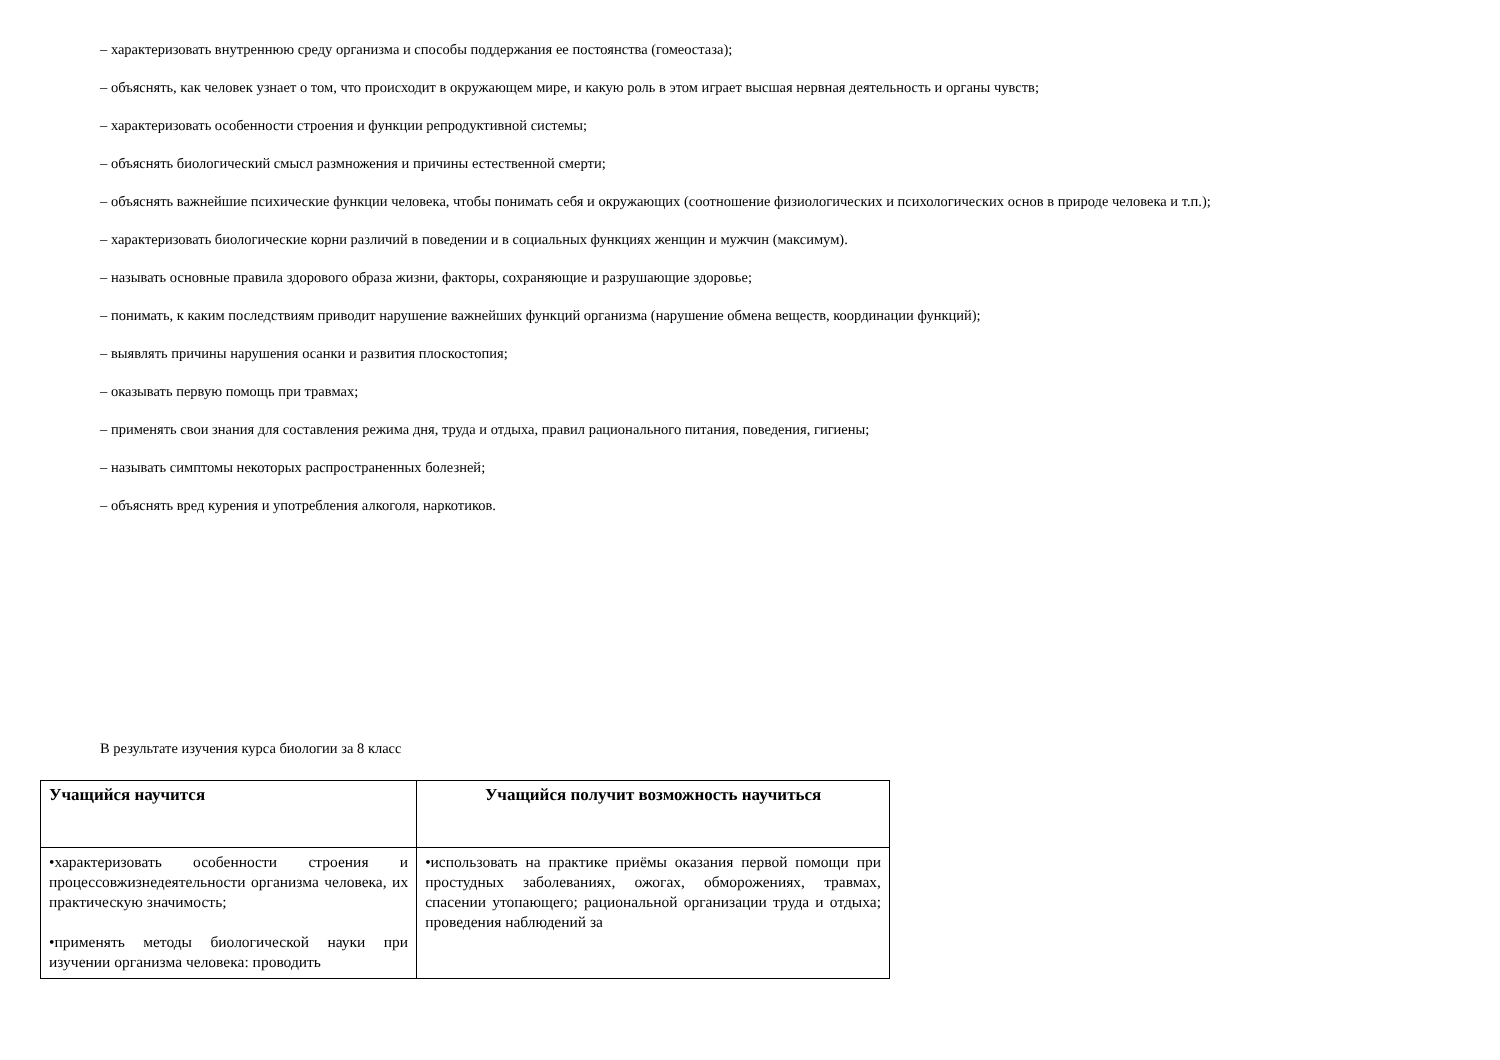– характеризовать внутреннюю среду организма и способы поддержания ее постоянства (гомеостаза);
– объяснять, как человек узнает о том, что происходит в окружающем мире, и какую роль в этом играет высшая нервная деятельность и органы чувств;
– характеризовать особенности строения и функции репродуктивной системы;
– объяснять биологический смысл размножения и причины естественной смерти;
– объяснять важнейшие психические функции человека, чтобы понимать себя и окружающих (соотношение физиологических и психологических основ в природе человека и т.п.);
– характеризовать биологические корни различий в поведении и в социальных функциях женщин и мужчин (максимум).
– называть основные правила здорового образа жизни, факторы, сохраняющие и разрушающие здоровье;
– понимать, к каким последствиям приводит нарушение важнейших функций организма (нарушение обмена веществ, координации функций);
– выявлять причины нарушения осанки и развития плоскостопия;
– оказывать первую помощь при травмах;
– применять свои знания для составления режима дня, труда и отдыха, правил рационального питания, поведения, гигиены;
– называть симптомы некоторых распространенных болезней;
– объяснять вред курения и употребления алкоголя, наркотиков.
В результате изучения курса биологии за 8 класс
| Учащийся научится | Учащийся получит возможность научиться |
| --- | --- |
| •характеризовать особенности строения и процессовжизнедеятельности организма человека, их практическую значимость; •применять методы биологической науки при изучении организма человека: проводить | •использовать на практике приёмы оказания первой помощи при простудных заболеваниях, ожогах, обморожениях, травмах, спасении утопающего; рациональной организации труда и отдыха; проведения наблюдений за |